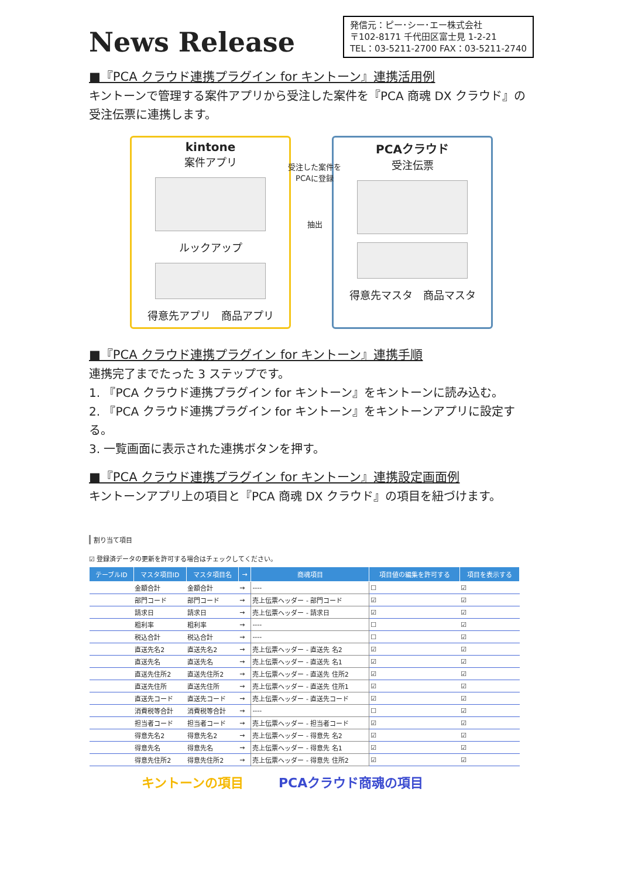News Release
発信元：ピー･シー･エー株式会社
〒102-8171 千代田区富士見 1-2-21
TEL：03-5211-2700 FAX：03-5211-2740
■『PCA クラウド連携プラグイン for キントーン』連携活用例
キントーンで管理する案件アプリから受注した案件を『PCA 商魂 DX クラウド』の受注伝票に連携します。
kintone
案件アプリ
ルックアップ
得意先アプリ　商品アプリ
受注した案件を
PCAに登録
抽出
PCAクラウド
受注伝票
得意先マスタ　商品マスタ
■『PCA クラウド連携プラグイン for キントーン』連携手順
連携完了までたった 3 ステップです。
1. 『PCA クラウド連携プラグイン for キントーン』をキントーンに読み込む。
2. 『PCA クラウド連携プラグイン for キントーン』をキントーンアプリに設定する。
3. 一覧画面に表示された連携ボタンを押す。
■『PCA クラウド連携プラグイン for キントーン』連携設定画面例
キントーンアプリ上の項目と『PCA 商魂 DX クラウド』の項目を紐づけます。
割り当て項目
☑ 登録済データの更新を許可する場合はチェックしてください。
| テーブルID | マスタ項目ID | マスタ項目名 | → | 商魂項目 | 項目値の編集を許可する | 項目を表示する |
| --- | --- | --- | --- | --- | --- | --- |
| | 金額合計 | 金額合計 | → | ---- | ☐ | ☑ |
| | 部門コード | 部門コード | → | 売上伝票ヘッダー - 部門コード | ☑ | ☑ |
| | 請求日 | 請求日 | → | 売上伝票ヘッダー - 請求日 | ☑ | ☑ |
| | 粗利率 | 粗利率 | → | ---- | ☐ | ☑ |
| | 税込合計 | 税込合計 | → | ---- | ☐ | ☑ |
| | 直送先名2 | 直送先名2 | → | 売上伝票ヘッダー - 直送先 名2 | ☑ | ☑ |
| | 直送先名 | 直送先名 | → | 売上伝票ヘッダー - 直送先 名1 | ☑ | ☑ |
| | 直送先住所2 | 直送先住所2 | → | 売上伝票ヘッダー - 直送先 住所2 | ☑ | ☑ |
| | 直送先住所 | 直送先住所 | → | 売上伝票ヘッダー - 直送先 住所1 | ☑ | ☑ |
| | 直送先コード | 直送先コード | → | 売上伝票ヘッダー - 直送先コード | ☑ | ☑ |
| | 消費税等合計 | 消費税等合計 | → | ---- | ☐ | ☑ |
| | 担当者コード | 担当者コード | → | 売上伝票ヘッダー - 担当者コード | ☑ | ☑ |
| | 得意先名2 | 得意先名2 | → | 売上伝票ヘッダー - 得意先 名2 | ☑ | ☑ |
| | 得意先名 | 得意先名 | → | 売上伝票ヘッダー - 得意先 名1 | ☑ | ☑ |
| | 得意先住所2 | 得意先住所2 | → | 売上伝票ヘッダー - 得意先 住所2 | ☑ | ☑ |
キントーンの項目 PCAクラウド商魂の項目